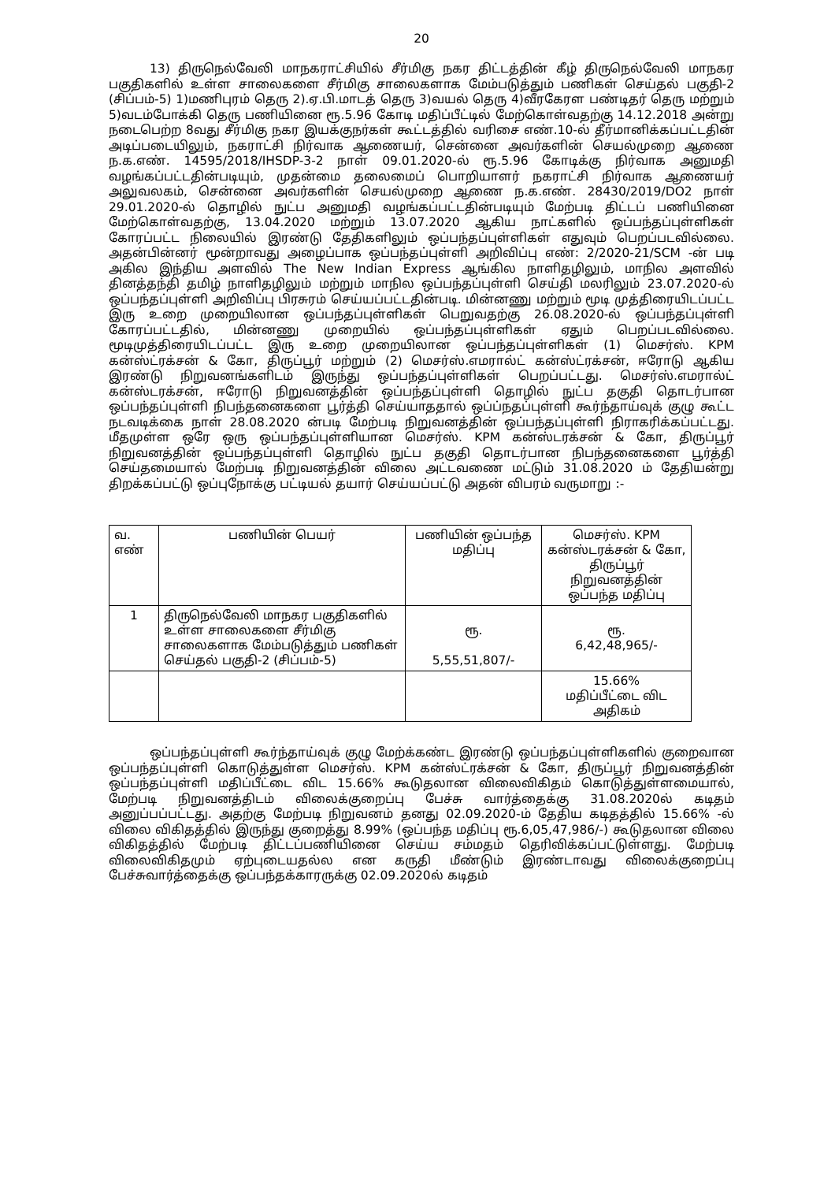20
13) திருநெல்வேலி மாநகராட்சியில் சீர்மிகு நகர திட்டத்தின் கீழ் திருநெல்வேலி மாநகர பகுதிகளில் உள்ள சாலைகளை சீர்மிகு சாலைகளாக மேம்படுத்தும் பணிகள் செய்தல் பகுதி-2 (சிப்பம்-5) 1)மணிபுரம் தெரு 2).ஏ.பி.மாடத் தெரு 3)வயல் தெரு 4)வீரகேரள பண்டிதர் தெரு மற்றும் 5)வடம்போக்கி தெரு பணியினை ரூ.5.96 கோடி மதிப்பீட்டில் மேற்கொள்வதற்கு 14.12.2018 அன்று நடைபெற்ற 8வது சீர்மிகு நகர இயக்குநர்கள் கூட்டத்தில் வரிசை எண்.10-ல் தீர்மானிக்கப்பட்டதின் அடிப்படையிலும், நகராட்சி நிர்வாக ஆணையர், சென்னை அவர்களின் செயல்முறை ஆணை ந.க.எண். 14595/2018/IHSDP-3-2 நாள் 09.01.2020-ல் ரூ.5.96 கோடிக்கு நிர்வாக அனுமதி வழங்கப்பட்டதின்படியும், முதன்மை தலைமைப் பொறியாளர் நகராட்சி நிர்வாக ஆணையர் அலுவலகம், சென்னை அவர்களின் செயல்முறை ஆணை ந.க.எண். 28430/2019/DO2 நாள் 29.01.2020-ல் தொழில் நுட்ப அனுமதி வழங்கப்பட்டதின்படியும் மேற்படி திட்டப் பணியினை மேற்கொள்வதற்கு, 13.04.2020 மற்றும் 13.07.2020 ஆகிய நாட்களில் ஒப்பந்தப்புள்ளிகள் கோரப்பட்ட நிலையில் இரண்டு தேதிகளிலும் ஒப்பந்தப்புள்ளிகள் எதுவும் பெறப்படவில்லை. அதன்பின்னர் மூன்றாவது அழைப்பாக ஒப்பந்தப்புள்ளி அறிவிப்பு எண்: 2/2020-21/SCM -ன் படி அகில இந்திய அளவில் The New Indian Express ஆங்கில நாளிதழிலும், மாநில அளவில் தினத்தந்தி தமிழ் நாளிதழிலும் மற்றும் மாநில ஒப்பந்தப்புள்ளி செய்தி மலரிலும் 23.07.2020-ல் ஒப்பந்தப்புள்ளி அறிவிப்பு பிரசுரம் செய்யப்பட்டதின்படி. மின்னணு மற்றும் மூடி முத்திரையிடப்பட்ட இரு உறை முறையிலான ஒப்பந்தப்புள்ளிகள் பெறுவதற்கு 26.08.2020-ல் ஒப்பந்தப்புள்ளி கோரப்பட்டதில், மின்னணு முறையில் ஒப்பந்தப்புள்ளிகள் ஏதும் பெறப்படவில்லை. மூடிமுத்திரையிடப்பட்ட இரு உறை முறையிலான ஒப்பந்தப்புள்ளிகள் (1) மெசர்ஸ். KPM கன்ஸ்ட்ரக்சன் & கோ, திருப்பூர் மற்றும் (2) மெசர்ஸ்.எமரால்ட் கன்ஸ்ட்ரக்சன், ஈரோடு ஆகிய இரண்டு நிறுவனங்களிடம் இருந்து ஒப்பந்தப்புள்ளிகள் பெறப்பட்டது. மெசர்ஸ்.எமரால்ட் கன்ஸ்டரக்சன், ஈரோடு நிறுவனத்தின் ஒப்பந்தப்புள்ளி தொழில் நுட்ப தகுதி தொடர்பான ஒப்பந்தப்புள்ளி நிபந்தனைகளை பூர்த்தி செய்யாததால் ஒப்ப்நதப்புள்ளி கூர்ந்தாய்வுக் குழு கூட்ட நடவடிக்கை நாள் 28.08.2020 ன்படி மேற்படி நிறுவனத்தின் ஒப்பந்தப்புள்ளி நிராகரிக்கப்பட்டது. மீதமுள்ள ஒரே ஒரு ஒப்பந்தப்புள்ளியான மெசர்ஸ். KPM கன்ஸ்டரக்சன் & கோ, திருப்பூர் நிறுவனத்தின் ஒப்பந்தப்புள்ளி தொழில் நுட்ப தகுதி தொடர்பான நிபந்தனைகளை பூர்த்தி செய்தமையால் மேற்படி நிறுவனத்தின் விலை அட்டவணை மட்டும் 31.08.2020 ம் தேதியன்று திறக்கப்பட்டு ஒப்புநோக்கு பட்டியல் தயார் செய்யப்பட்டு அதன் விபரம் வருமாறு :-
| வ. எண் | பணியின் பெயர் | பணியின் ஒப்பந்த மதிப்பு | மெசர்ஸ். KPM கன்ஸ்டரக்சன் & கோ, திருப்பூர் நிறுவனத்தின் ஒப்பந்த மதிப்பு |
| 1 | திருநெல்வேலி மாநகர பகுதிகளில் உள்ள சாலைகளை சீர்மிகு சாலைகளாக மேம்படுத்தும் பணிகள் செய்தல் பகுதி-2 (சிப்பம்-5) | ரூ. 5,55,51,807/- | ரூ. 6,42,48,965/- |
| | | | 15.66% மதிப்பீட்டை விட அதிகம் |
ஒப்பந்தப்புள்ளி கூர்ந்தாய்வுக் குழு மேற்க்கண்ட இரண்டு ஒப்பந்தப்புள்ளிகளில் குறைவான ஒப்பந்தப்புள்ளி கொடுத்துள்ள மெசர்ஸ். KPM கன்ஸ்ட்ரக்சன் & கோ, திருப்பூர் நிறுவனத்தின் ஒப்பந்தப்புள்ளி மதிப்பீட்டை விட 15.66% கூடுதலான விலைவிகிதம் கொடுத்துள்ளமையால், மேற்படி நிறுவனத்திடம் விலைக்குறைப்பு பேச்சு வார்த்தைக்கு 31.08.2020ல் கடிதம் அனுப்பப்பட்டது. அதற்கு மேற்படி நிறுவனம் தனது 02.09.2020-ம் தேதிய கடிதத்தில் 15.66% -ல் விலை விகிதத்தில் இருந்து குறைத்து 8.99% (ஒப்பந்த மதிப்பு ரூ.6,05,47,986/-) கூடுதலான விலை விகிதத்தில் மேற்படி திட்டப்பணியினை செய்ய சம்மதம் தெரிவிக்கப்பட்டுள்ளது. மேற்படி விலைவிகிதமும் ஏற்புடையதல்ல என கருதி மீண்டும் இரண்டாவது விலைக்குறைப்பு பேச்சுவார்த்தைக்கு ஒப்பந்தக்காரருக்கு 02.09.2020ல் கடிதம்